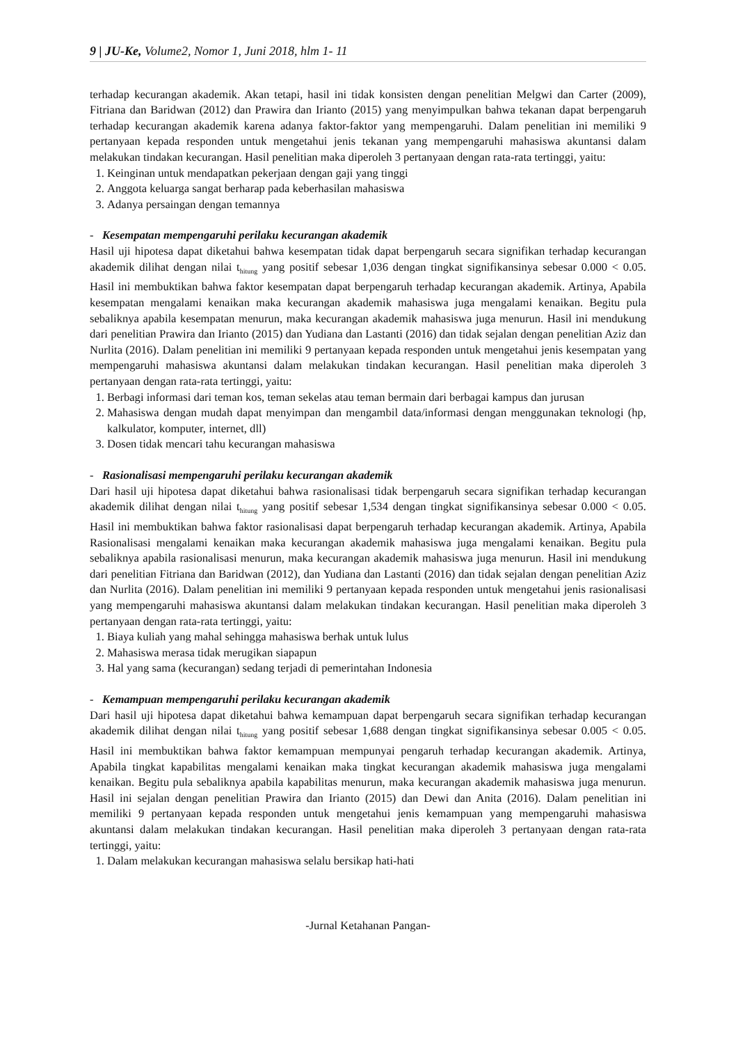9 | JU-Ke, Volume2, Nomor 1, Juni 2018, hlm 1- 11
terhadap kecurangan akademik. Akan tetapi, hasil ini tidak konsisten dengan penelitian Melgwi dan Carter (2009), Fitriana dan Baridwan (2012) dan Prawira dan Irianto (2015) yang menyimpulkan bahwa tekanan dapat berpengaruh terhadap kecurangan akademik karena adanya faktor-faktor yang mempengaruhi. Dalam penelitian ini memiliki 9 pertanyaan kepada responden untuk mengetahui jenis tekanan yang mempengaruhi mahasiswa akuntansi dalam melakukan tindakan kecurangan. Hasil penelitian maka diperoleh 3 pertanyaan dengan rata-rata tertinggi, yaitu:
1. Keinginan untuk mendapatkan pekerjaan dengan gaji yang tinggi
2. Anggota keluarga sangat berharap pada keberhasilan mahasiswa
3. Adanya persaingan dengan temannya
- Kesempatan mempengaruhi perilaku kecurangan akademik
Hasil uji hipotesa dapat diketahui bahwa kesempatan tidak dapat berpengaruh secara signifikan terhadap kecurangan akademik dilihat dengan nilai t<sub>hitung</sub> yang positif sebesar 1,036 dengan tingkat signifikansinya sebesar 0.000 < 0.05. Hasil ini membuktikan bahwa faktor kesempatan dapat berpengaruh terhadap kecurangan akademik. Artinya, Apabila kesempatan mengalami kenaikan maka kecurangan akademik mahasiswa juga mengalami kenaikan. Begitu pula sebaliknya apabila kesempatan menurun, maka kecurangan akademik mahasiswa juga menurun. Hasil ini mendukung dari penelitian Prawira dan Irianto (2015) dan Yudiana dan Lastanti (2016) dan tidak sejalan dengan penelitian Aziz dan Nurlita (2016). Dalam penelitian ini memiliki 9 pertanyaan kepada responden untuk mengetahui jenis kesempatan yang mempengaruhi mahasiswa akuntansi dalam melakukan tindakan kecurangan. Hasil penelitian maka diperoleh 3 pertanyaan dengan rata-rata tertinggi, yaitu:
1. Berbagi informasi dari teman kos, teman sekelas atau teman bermain dari berbagai kampus dan jurusan
2. Mahasiswa dengan mudah dapat menyimpan dan mengambil data/informasi dengan menggunakan teknologi (hp, kalkulator, komputer, internet, dll)
3. Dosen tidak mencari tahu kecurangan mahasiswa
- Rasionalisasi mempengaruhi perilaku kecurangan akademik
Dari hasil uji hipotesa dapat diketahui bahwa rasionalisasi tidak berpengaruh secara signifikan terhadap kecurangan akademik dilihat dengan nilai t<sub>hitung</sub> yang positif sebesar 1,534 dengan tingkat signifikansinya sebesar 0.000 < 0.05. Hasil ini membuktikan bahwa faktor rasionalisasi dapat berpengaruh terhadap kecurangan akademik. Artinya, Apabila Rasionalisasi mengalami kenaikan maka kecurangan akademik mahasiswa juga mengalami kenaikan. Begitu pula sebaliknya apabila rasionalisasi menurun, maka kecurangan akademik mahasiswa juga menurun. Hasil ini mendukung dari penelitian Fitriana dan Baridwan (2012), dan Yudiana dan Lastanti (2016) dan tidak sejalan dengan penelitian Aziz dan Nurlita (2016). Dalam penelitian ini memiliki 9 pertanyaan kepada responden untuk mengetahui jenis rasionalisasi yang mempengaruhi mahasiswa akuntansi dalam melakukan tindakan kecurangan. Hasil penelitian maka diperoleh 3 pertanyaan dengan rata-rata tertinggi, yaitu:
1. Biaya kuliah yang mahal sehingga mahasiswa berhak untuk lulus
2. Mahasiswa merasa tidak merugikan siapapun
3. Hal yang sama (kecurangan) sedang terjadi di pemerintahan Indonesia
- Kemampuan mempengaruhi perilaku kecurangan akademik
Dari hasil uji hipotesa dapat diketahui bahwa kemampuan dapat berpengaruh secara signifikan terhadap kecurangan akademik dilihat dengan nilai t<sub>hitung</sub> yang positif sebesar 1,688 dengan tingkat signifikansinya sebesar 0.005 < 0.05. Hasil ini membuktikan bahwa faktor kemampuan mempunyai pengaruh terhadap kecurangan akademik. Artinya, Apabila tingkat kapabilitas mengalami kenaikan maka tingkat kecurangan akademik mahasiswa juga mengalami kenaikan. Begitu pula sebaliknya apabila kapabilitas menurun, maka kecurangan akademik mahasiswa juga menurun. Hasil ini sejalan dengan penelitian Prawira dan Irianto (2015) dan Dewi dan Anita (2016). Dalam penelitian ini memiliki 9 pertanyaan kepada responden untuk mengetahui jenis kemampuan yang mempengaruhi mahasiswa akuntansi dalam melakukan tindakan kecurangan. Hasil penelitian maka diperoleh 3 pertanyaan dengan rata-rata tertinggi, yaitu:
1. Dalam melakukan kecurangan mahasiswa selalu bersikap hati-hati
-Jurnal Ketahanan Pangan-